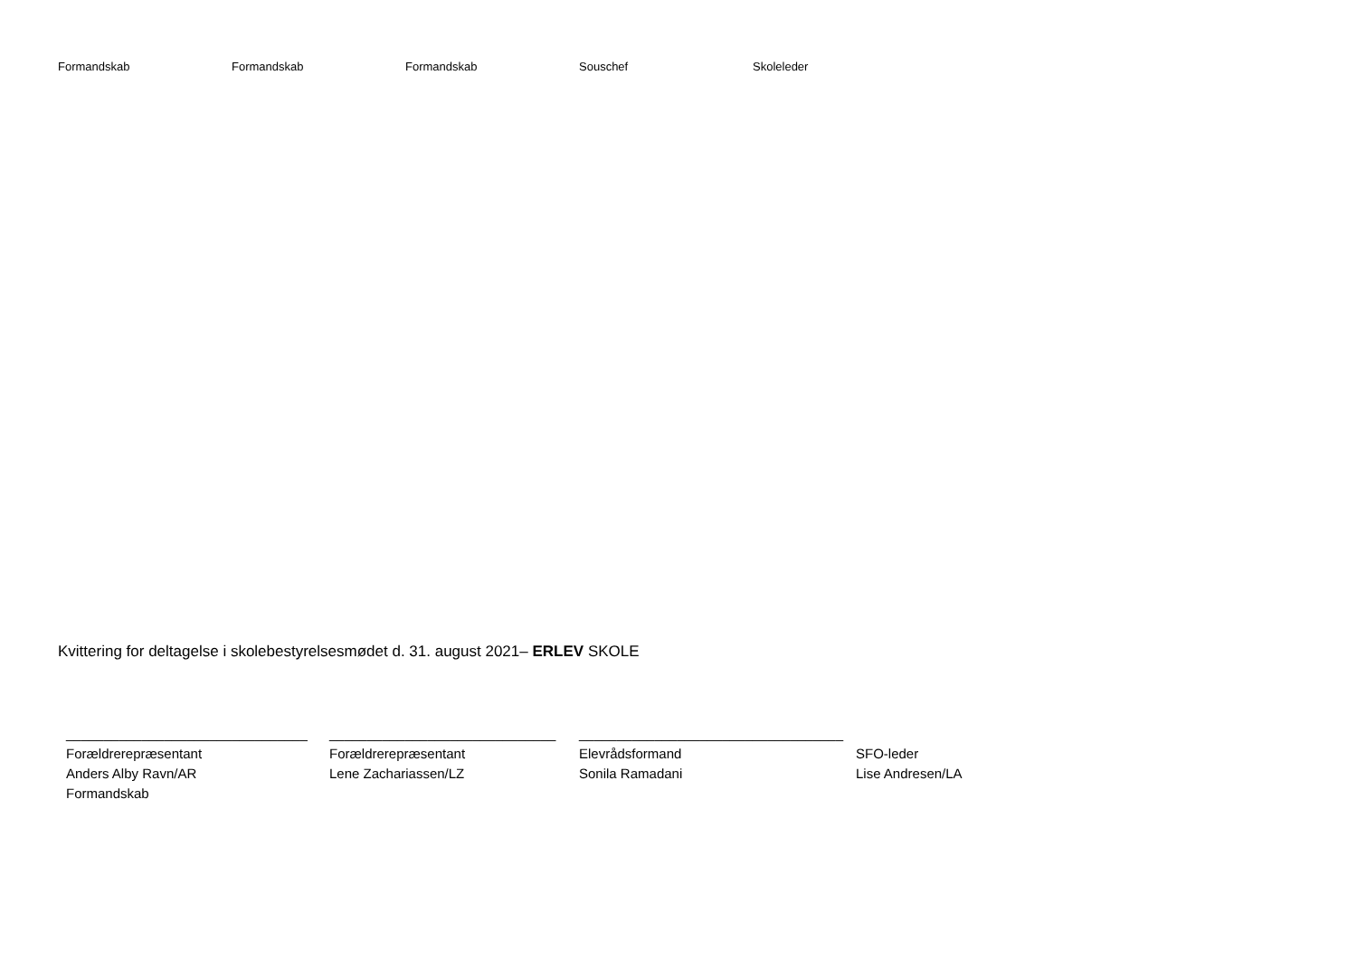Formandskab Formandskab Formandskab Souschef Skoleleder
Kvittering for deltagelse i skolebestyrelsesmødet d. 31. august 2021– ERLEV SKOLE
________________________________
Forældrerepræsentant
Anders Alby Ravn/AR
Formandskab
______________________________
Forældrerepræsentant
Lene Zachariassen/LZ
___________________________________
Elevrådsformand
Sonila Ramadani
SFO-leder
Lise Andresen/LA